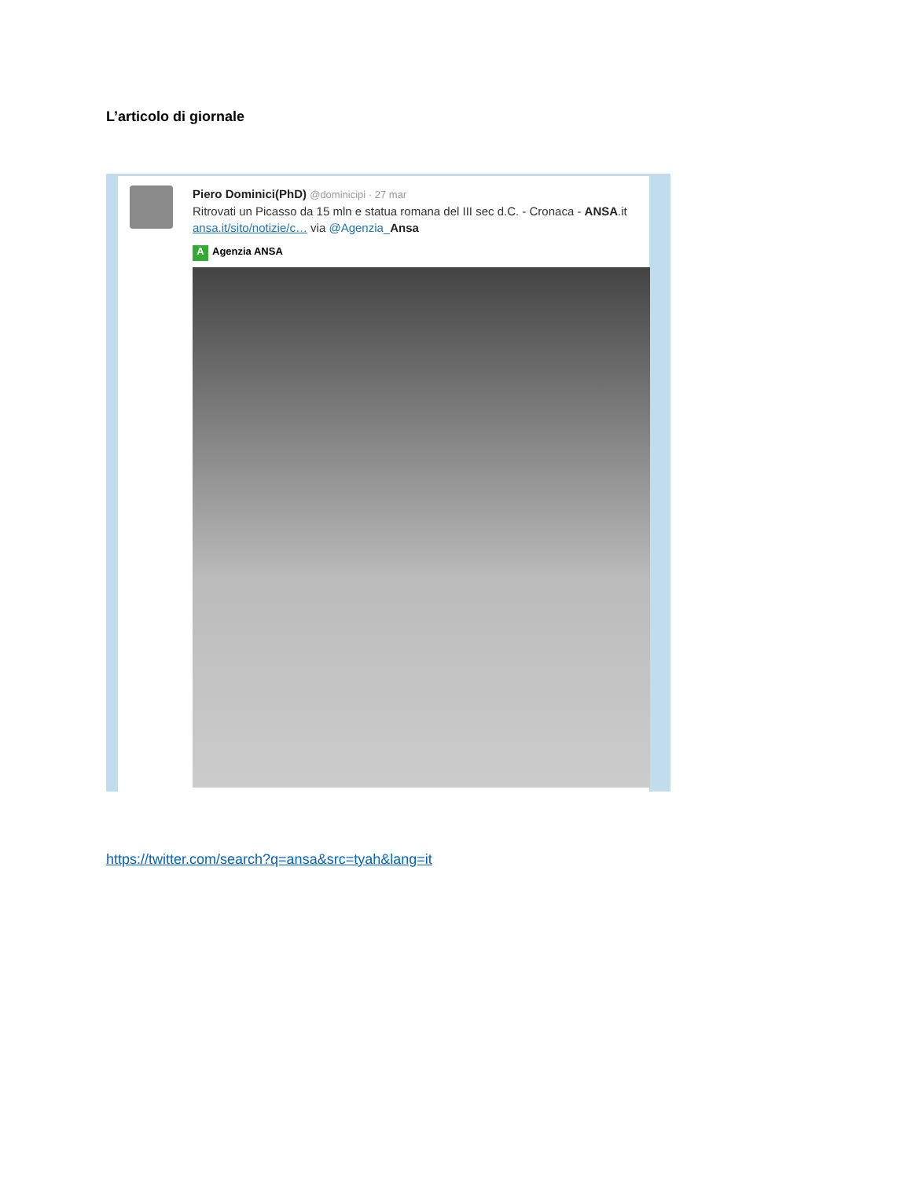L’articolo di giornale
Piero Dominici(PhD) @dominicipi · 27 mar
Ritrovati un Picasso da 15 mln e statua romana del III sec d.C. - Cronaca - ANSA.it ansa.it/sito/notizie/c… via @Agenzia_Ansa
A Agenzia ANSA
https://twitter.com/search?q=ansa&src=tyah&lang=it